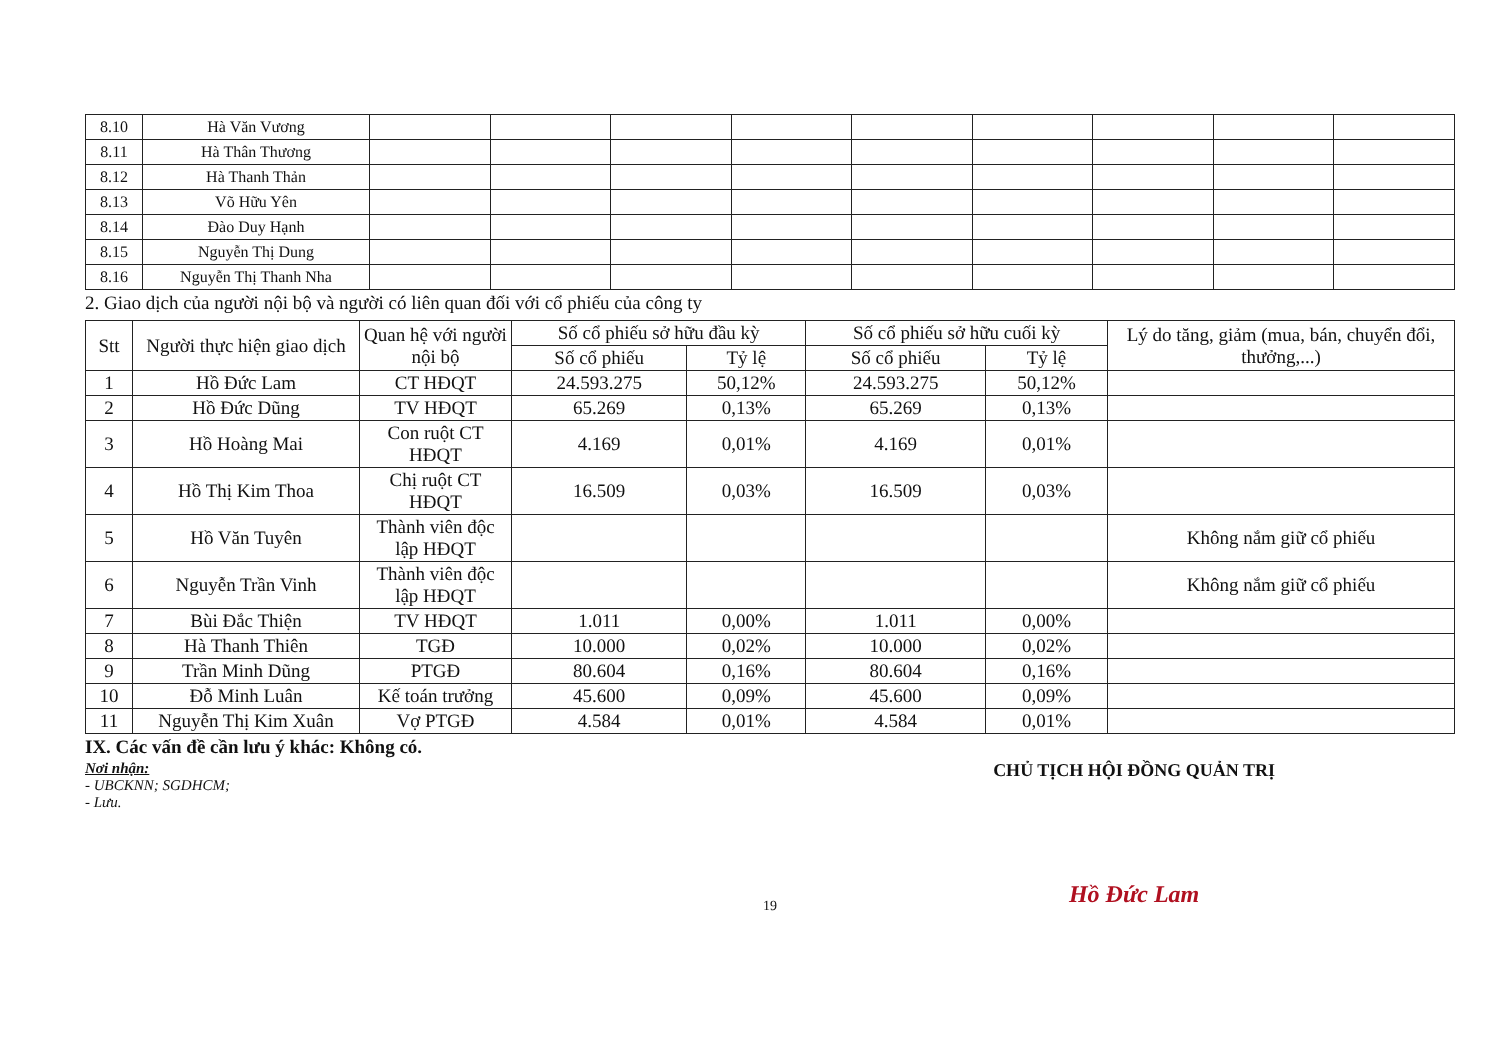| 8.10 | Hà Văn Vương | | | | | | | | | |
| 8.11 | Hà Thân Thương | | | | | | | | | |
| 8.12 | Hà Thanh Thản | | | | | | | | | |
| 8.13 | Võ Hữu Yên | | | | | | | | | |
| 8.14 | Đào Duy Hạnh | | | | | | | | | |
| 8.15 | Nguyễn Thị Dung | | | | | | | | | |
| 8.16 | Nguyễn Thị Thanh Nha | | | | | | | | | |
2. Giao dịch của người nội bộ và người có liên quan đối với cổ phiếu của công ty
| Stt | Người thực hiện giao dịch | Quan hệ với người nội bộ | Số cổ phiếu sở hữu đầu kỳ | | Số cổ phiếu sở hữu cuối kỳ | | Lý do tăng, giảm (mua, bán, chuyển đổi, thưởng,...) |
| --- | --- | --- | --- | --- | --- | --- | --- |
| | | | Số cổ phiếu | Tỷ lệ | Số cổ phiếu | Tỷ lệ | |
| 1 | Hồ Đức Lam | CT HĐQT | 24.593.275 | 50,12% | 24.593.275 | 50,12% | |
| 2 | Hồ Đức Dũng | TV HĐQT | 65.269 | 0,13% | 65.269 | 0,13% | |
| 3 | Hồ Hoàng Mai | Con ruột CT HĐQT | 4.169 | 0,01% | 4.169 | 0,01% | |
| 4 | Hồ Thị Kim Thoa | Chị ruột CT HĐQT | 16.509 | 0,03% | 16.509 | 0,03% | |
| 5 | Hồ Văn Tuyên | Thành viên độc lập HĐQT | | | | | Không nắm giữ cổ phiếu |
| 6 | Nguyễn Trần Vinh | Thành viên độc lập HĐQT | | | | | Không nắm giữ cổ phiếu |
| 7 | Bùi Đắc Thiện | TV HĐQT | 1.011 | 0,00% | 1.011 | 0,00% | |
| 8 | Hà Thanh Thiên | TGĐ | 10.000 | 0,02% | 10.000 | 0,02% | |
| 9 | Trần Minh Dũng | PTGĐ | 80.604 | 0,16% | 80.604 | 0,16% | |
| 10 | Đỗ Minh Luân | Kế toán trưởng | 45.600 | 0,09% | 45.600 | 0,09% | |
| 11 | Nguyễn Thị Kim Xuân | Vợ PTGĐ | 4.584 | 0,01% | 4.584 | 0,01% | |
IX. Các vấn đề cần lưu ý khác: Không có.
Nơi nhận:
- UBCKNN; SGDHCM;
- Lưu.
CHỦ TỊCH HỘI ĐỒNG QUẢN TRỊ
Hồ Đức Lam
19